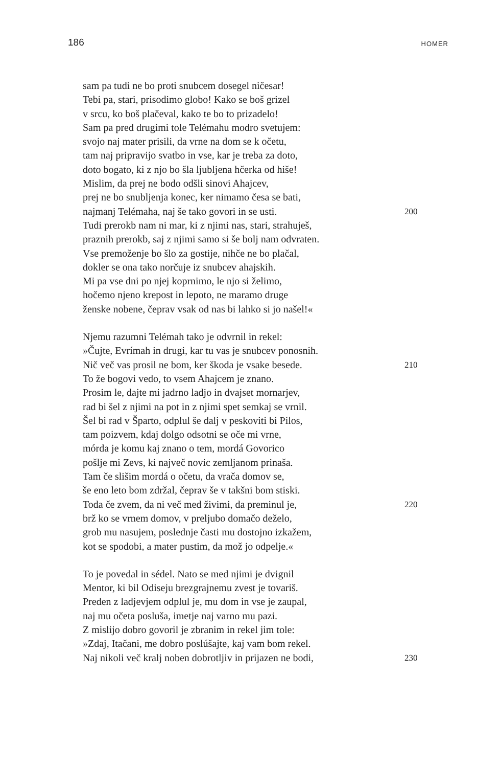186 HOMER
sam pa tudi ne bo proti snubcem dosegel ničesar!
Tebi pa, stari, prisodimo globo! Kako se boš grizel
v srcu, ko boš plačeval, kako te bo to prizadelo!
Sam pa pred drugimi tole Telémahu modro svetujem:
svojo naj mater prisili, da vrne na dom se k očetu,
tam naj pripravijo svatbo in vse, kar je treba za doto,
doto bogato, ki z njo bo šla ljubljena hčerka od hiše!
Mislim, da prej ne bodo odšli sinovi Ahajcev,
prej ne bo snubljenja konec, ker nimamo česa se bati,
najmanj Telémaha, naj še tako govori in se usti. 200
Tudi prerokb nam ni mar, ki z njimi nas, stari, strahuješ,
praznih prerokb, saj z njimi samo si še bolj nam odvraten.
Vse premoženje bo šlo za gostije, nihče ne bo plačal,
dokler se ona tako norčuje iz snubcev ahajskih.
Mi pa vse dni po njej koprnimo, le njo si želimo,
hočemo njeno krepost in lepoto, ne maramo druge
ženske nobene, čeprav vsak od nas bi lahko si jo našel!«
Njemu razumni Telémah tako je odvrnil in rekel:
»Čujte, Evrímah in drugi, kar tu vas je snubcev ponosnih.
Nič več vas prosil ne bom, ker škoda je vsake besede. 210
To že bogovi vedo, to vsem Ahajcem je znano.
Prosim le, dajte mi jadrno ladjo in dvajset mornarjev,
rad bi šel z njimi na pot in z njimi spet semkaj se vrnil.
Šel bi rad v Šparto, odplul še dalj v peskoviti bi Pilos,
tam poizvem, kdaj dolgo odsotni se oče mi vrne,
mórda je komu kaj znano o tem, mordá Govorico
pošlje mi Zevs, ki največ novic zemljanom prinaša.
Tam če slišim mordá o očetu, da vrača domov se,
še eno leto bom zdržal, čeprav še v takšni bom stiski.
Toda če zvem, da ni več med živimi, da preminul je, 220
brž ko se vrnem domov, v preljubo domačo deželo,
grob mu nasujem, poslednje časti mu dostojno izkažem,
kot se spodobi, a mater pustim, da mož jo odpelje.«
To je povedal in sédel. Nato se med njimi je dvignil
Mentor, ki bil Odiseju brezgrajnemu zvest je tovariš.
Preden z ladjevjem odplul je, mu dom in vse je zaupal,
naj mu očeta posluša, imetje naj varno mu pazi.
Z mislijo dobro govoril je zbranim in rekel jim tole:
»Zdaj, Itačani, me dobro poslúšajte, kaj vam bom rekel.
Naj nikoli več kralj noben dobrotljiv in prijazen ne bodi, 230